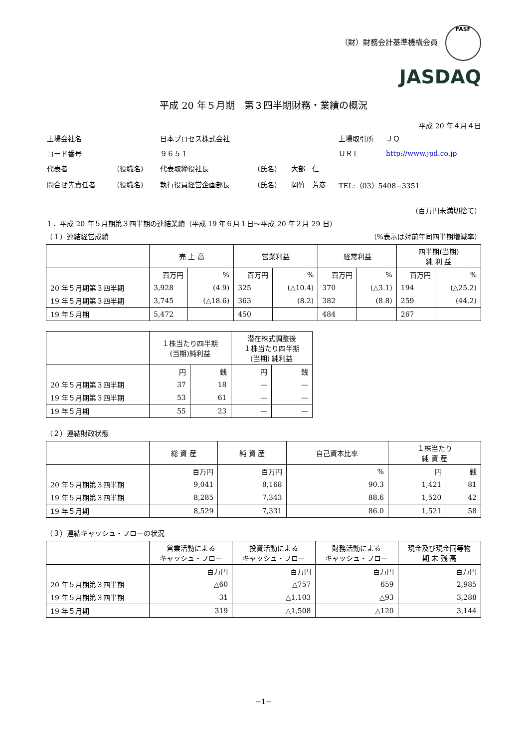（財）財務会計基準機構会員 FASF
JASDAQ
平成 20 年５月期　第３四半期財務・業績の概況
平成 20 年４月４日
| 上場会社名 | | 日本プロセス株式会社 | | | 上場取引所 | ＪＱ |
| コード番号 | | ９６５１ | | | ＵＲＬ | http://www.jpd.co.jp |
| 代表者 | （役職名） | 代表取締役社長 | （氏名） | 大部 仁 | | |
| 問合せ先責任者 | （役職名） | 執行役員経営企画部長 | （氏名） | 岡竹 芳彦 | TEL:（03）5408−3351 | |
（百万円未満切捨て）
１．平成 20 年５月期第３四半期の連結業績（平成 19 年６月１日〜平成 20 年２月 29 日）
（１）連結経営成績 （%表示は対前年同四半期増減率）
| | 売 上 高 | | 営業利益 | | 経常利益 | | 四半期(当期) 純 利 益 | |
| --- | --- | --- | --- | --- | --- | --- | --- | --- |
| | 百万円 | % | 百万円 | % | 百万円 | % | 百万円 | % |
| 20 年５月期第３四半期 | 3,928 | (4.9) | 325 | (△10.4) | 370 | (△3.1) | 194 | (△25.2) |
| 19 年５月期第３四半期 | 3,745 | (△18.6) | 363 | (8.2) | 382 | (8.8) | 259 | (44.2) |
| 19 年５月期 | 5,472 | | 450 | | 484 | | 267 | |
| | １株当たり四半期 (当期)純利益 | | 潜在株式調整後 １株当たり四半期 (当期) 純利益 | |
| --- | --- | --- | --- | --- |
| | 円 | 銭 | 円 | 銭 |
| 20 年５月期第３四半期 | 37 | 18 | — | — |
| 19 年５月期第３四半期 | 53 | 61 | — | — |
| 19 年５月期 | 55 | 23 | — | — |
（２）連結財政状態
| | 総 資 産 | 純 資 産 | 自己資本比率 | １株当たり 純 資 産 | |
| --- | --- | --- | --- | --- | --- |
| | 百万円 | 百万円 | % | 円 | 銭 |
| 20 年５月期第３四半期 | 9,041 | 8,168 | 90.3 | 1,421 | 81 |
| 19 年５月期第３四半期 | 8,285 | 7,343 | 88.6 | 1,520 | 42 |
| 19 年５月期 | 8,529 | 7,331 | 86.0 | 1,521 | 58 |
（３）連結キャッシュ・フローの状況
| | 営業活動による キャッシュ・フロー | 投資活動による キャッシュ・フロー | 財務活動による キャッシュ・フロー | 現金及び現金同等物 期 末 残 高 |
| --- | --- | --- | --- | --- |
| | 百万円 | 百万円 | 百万円 | 百万円 |
| 20 年５月期第３四半期 | △60 | △757 | 659 | 2,985 |
| 19 年５月期第３四半期 | 31 | △1,103 | △93 | 3,288 |
| 19 年５月期 | 319 | △1,508 | △120 | 3,144 |
−1−